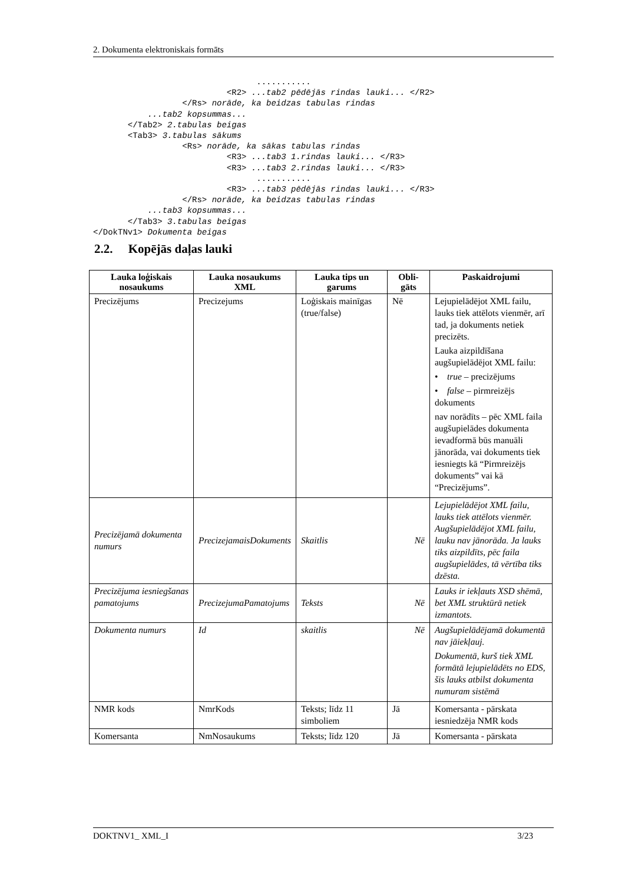2. Dokumenta elektroniskais formāts
                                 ...........
                           <R2> ...tab2 pēdējās rindas lauki... </R2>
                  </Rs> norāde, ka beidzas tabulas rindas
           ...tab2 kopsummas...
       </Tab2> 2.tabulas beigas
       <Tab3> 3.tabulas sākums
                  <Rs> norāde, ka sākas tabulas rindas
                           <R3> ...tab3 1.rindas lauki... </R3>
                           <R3> ...tab3 2.rindas lauki... </R3>
                                 ...........
                           <R3> ...tab3 pēdējās rindas lauki... </R3>
                  </Rs> norāde, ka beidzas tabulas rindas
           ...tab3 kopsummas...
       </Tab3> 3.tabulas beigas
</DokTNv1> Dokumenta beigas
2.2. Kopējās daļas lauki
| Lauka loģiskais nosaukums | Lauka nosaukums XML | Lauka tips un garums | Obli-gāts | Paskaidrojumi |
| --- | --- | --- | --- | --- |
| Precizējums | Precizejums | Loģiskais mainīgas (true/false) | Nē | Lejupielādējot XML failu, lauks tiek attēlots vienmēr, arī tad, ja dokuments netiek precizēts. Lauka aizpildīšana augšupielādējot XML failu: • true – precizējums • false – pirmreizējs dokuments nav norādīts – pēc XML faila augšupielādes dokumenta ievadformā būs manuāli jānorāda, vai dokuments tiek iesniegts kā “Pirmreizējs dokuments” vai kā “Precizējums”. |
| Precizējamā dokumenta numurs | PrecizejamaisDokuments | Skaitlis | Nē | Lejupielādējot XML failu, lauks tiek attēlots vienmēr. Augšupielādējot XML failu, lauku nav jānorāda. Ja lauks tiks aizpildīts, pēc faila augšupielādes, tā vērtība tiks dzēsta. |
| Precizējuma iesniegšanas pamatojums | PrecizejumaPamatojums | Teksts | Nē | Lauks ir iekļauts XSD shēmā, bet XML struktūrā netiek izmantots. |
| Dokumenta numurs | Id | skaitlis | Nē | Augšupielādējamā dokumentā nav jāiekļauj. Dokumentā, kurš tiek XML formātā lejupielādēts no EDS, šis lauks atbilst dokumenta numuram sistēmā |
| NMR kods | NmrKods | Teksts; līdz 11 simboliem | Jā | Komersanta - pārskata iesniedzēja NMR kods |
| Komersanta | NmNosaukums | Teksts; līdz 120 | Jā | Komersanta - pārskata |
DOKTNV1_ XML_I 3/23